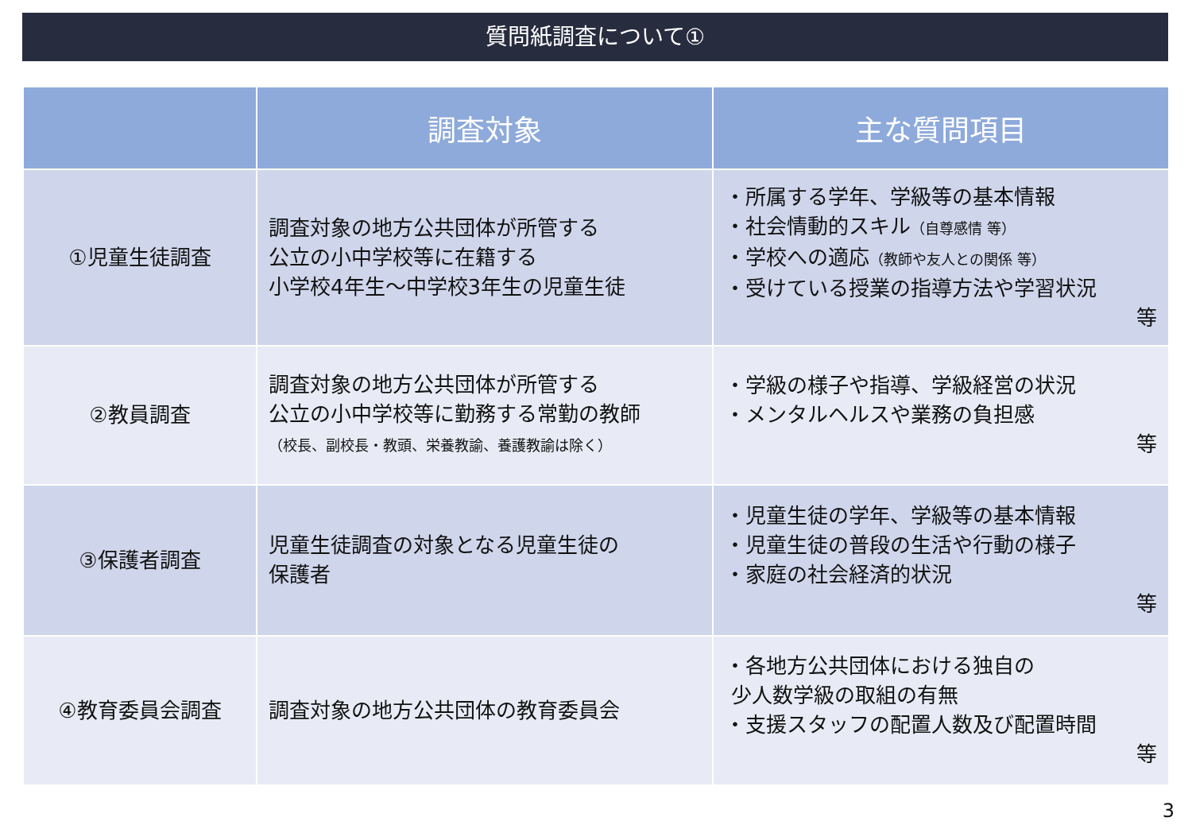質問紙調査について①
| | 調査対象 | 主な質問項目 |
| --- | --- | --- |
| ①児童生徒調査 | 調査対象の地方公共団体が所管する 公立の小中学校等に在籍する 小学校4年生～中学校3年生の児童生徒 | ・所属する学年、学級等の基本情報 ・社会情動的スキル （自尊感情 等） ・学校への適応 （教師や友人との関係 等） ・受けている授業の指導方法や学習状況 等 |
| ②教員調査 | 調査対象の地方公共団体が所管する 公立の小中学校等に勤務する常勤の教師 （校長、副校長・教頭、栄養教諭、養護教諭は除く） | ・学級の様子や指導、学級経営の状況 ・メンタルヘルスや業務の負担感 等 |
| ③保護者調査 | 児童生徒調査の対象となる児童生徒の 保護者 | ・児童生徒の学年、学級等の基本情報 ・児童生徒の普段の生活や行動の様子 ・家庭の社会経済的状況 等 |
| ④教育委員会調査 | 調査対象の地方公共団体の教育委員会 | ・各地方公共団体における独自の 少人数学級の取組の有無 ・支援スタッフの配置人数及び配置時間 等 |
3